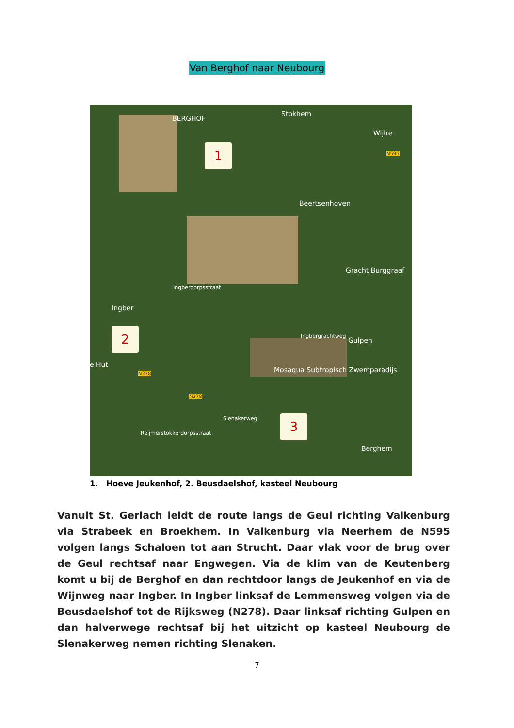Van Berghof naar Neubourg
BERGHOF
Stokhem
Wijlre
Beertsenhoven
Gracht Burggraaf
Ingberdorpsstraat
Ingber
Ingbergrachtweg
Gulpen
e Hut
N278
N278
Mosaqua Subtropisch Zwemparadijs
Reijmerstokkerdorpsstraat
Slenakerweg
Berghem
N595
1
2
3
1. Hoeve Jeukenhof, 2. Beusdaelshof, kasteel Neubourg
Vanuit St. Gerlach leidt de route langs de Geul richting Valkenburg via Strabeek en Broekhem. In Valkenburg via Neerhem de N595 volgen langs Schaloen tot aan Strucht. Daar vlak voor de brug over de Geul rechtsaf naar Engwegen. Via de klim van de Keutenberg komt u bij de Berghof en dan rechtdoor langs de Jeukenhof en via de Wijnweg naar Ingber. In Ingber linksaf de Lemmensweg volgen via de Beusdaelshof tot de Rijksweg (N278). Daar linksaf richting Gulpen en dan halverwege rechtsaf bij het uitzicht op kasteel Neubourg de Slenakerweg nemen richting Slenaken.
7